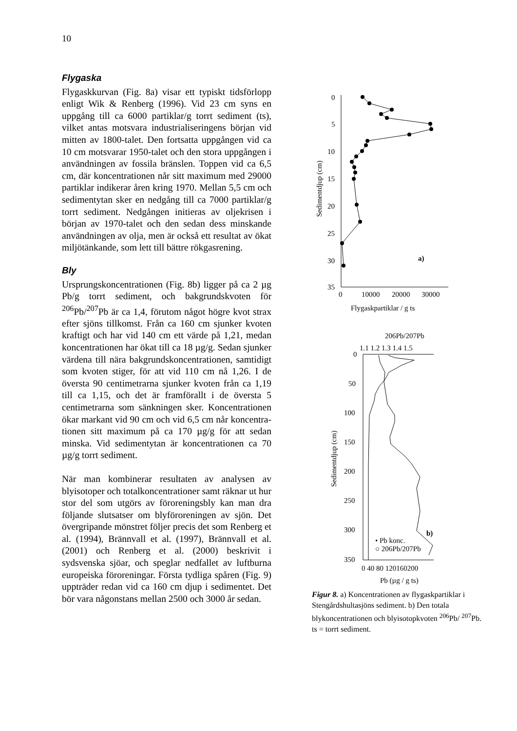10
Flygaska
Flygaskkurvan (Fig. 8a) visar ett typiskt tidsförlopp enligt Wik & Renberg (1996). Vid 23 cm syns en uppgång till ca 6000 partiklar/g torrt sediment (ts), vilket antas motsvara industria­liseringens början vid mitten av 1800-talet. Den fortsatta uppgången vid ca 10 cm motsvarar 1950-talet och den stora uppgången i använd­ningen av fossila bränslen. Toppen vid ca 6,5 cm, där koncentrationen når sitt maximum med 29000 partiklar indikerar åren kring 1970. Mellan 5,5 cm och sedimentytan sker en nedgång till ca 7000 partiklar/g torrt sediment. Nedgången initieras av oljekrisen i början av 1970-talet och den sedan dess minskande användningen av olja, men är också ett resultat av ökat miljötänkande, som lett till bättre rökgasrening.
Bly
Ursprungskoncentrationen (Fig. 8b) ligger på ca 2 µg Pb/g torrt sediment, och bakgrundskvoten för <sup>206</sup>Pb/<sup>207</sup>Pb är ca 1,4, förutom något högre kvot strax efter sjöns tillkomst. Från ca 160 cm sjunker kvoten kraftigt och har vid 140 cm ett värde på 1,21, medan koncentrationen har ökat till ca 18 µg/g. Sedan sjunker värdena till nära bakgrunds­koncentrationen, samtidigt som kvoten stiger, för att vid 110 cm nå 1,26. I de översta 90 centi­metrarna sjunker kvoten från ca 1,19 till ca 1,15, och det är framförallt i de översta 5 centimetrarna som sänkningen sker. Koncentrationen ökar markant vid 90 cm och vid 6,5 cm når koncentra­tionen sitt maximum på ca 170 µg/g för att sedan minska. Vid sedimentytan är koncentrationen ca 70 µg/g torrt sediment.
När man kombinerar resultaten av analysen av blyisotoper och totalkoncentrationer samt räknar ut hur stor del som utgörs av föroreningsbly kan man dra följande slutsatser om blyföroreningen av sjön. Det övergripande mönstret följer precis det som Renberg et al. (1994), Brännvall et al. (1997), Brännvall et al. (2001) och Renberg et al. (2000) beskrivit i sydsvenska sjöar, och speglar nedfallet av luftburna europeiska föroreningar. Första tydliga spåren (Fig. 9) uppträder redan vid ca 160 cm djup i sedimentet. Det bör vara någonstans mellan 2500 och 3000 år sedan.
0
5
10
15
20
25
30
35
0
10000
20000
30000
Flygaskpartiklar / g ts
Sedimentdjup (cm)
a)
206Pb/207Pb
1.1 1.2 1.3 1.4 1.5
0
50
100
150
200
250
300
350
0 40 80 120160200
Pb (µg / g ts)
Sedimentdjup (cm)
• Pb konc.
○ 206Pb/207Pb
b)
Figur 8. a) Koncentrationen av flygask­partiklar i Stengårdshultasjöns sediment. b) Den totala blykoncentrationen och blyisotopkvoten <sup>206</sup>Pb/ <sup>207</sup>Pb.
ts = torrt sediment.